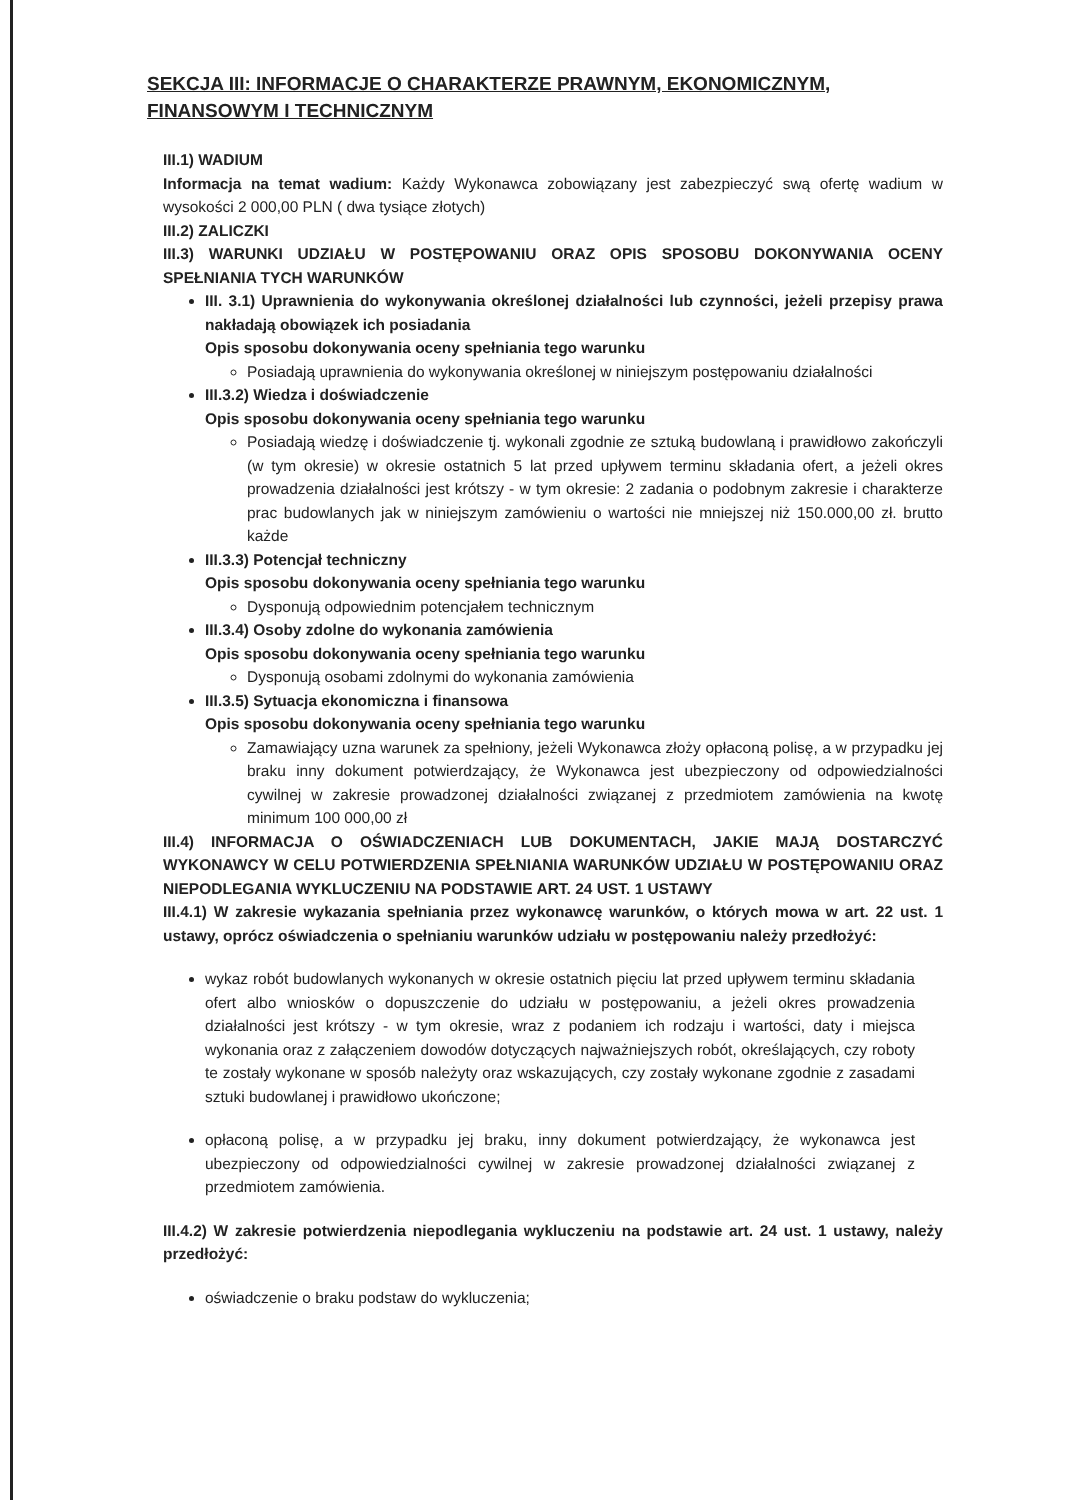SEKCJA III: INFORMACJE O CHARAKTERZE PRAWNYM, EKONOMICZNYM, FINANSOWYM I TECHNICZNYM
III.1) WADIUM
Informacja na temat wadium: Każdy Wykonawca zobowiązany jest zabezpieczyć swą ofertę wadium w wysokości 2 000,00 PLN ( dwa tysiące złotych)
III.2) ZALICZKI
III.3) WARUNKI UDZIAŁU W POSTĘPOWANIU ORAZ OPIS SPOSOBU DOKONYWANIA OCENY SPEŁNIANIA TYCH WARUNKÓW
III. 3.1) Uprawnienia do wykonywania określonej działalności lub czynności, jeżeli przepisy prawa nakładają obowiązek ich posiadania
Opis sposobu dokonywania oceny spełniania tego warunku
Posiadają uprawnienia do wykonywania określonej w niniejszym postępowaniu działalności
III.3.2) Wiedza i doświadczenie
Opis sposobu dokonywania oceny spełniania tego warunku
Posiadają wiedzę i doświadczenie tj. wykonali zgodnie ze sztuką budowlaną i prawidłowo zakończyli (w tym okresie) w okresie ostatnich 5 lat przed upływem terminu składania ofert, a jeżeli okres prowadzenia działalności jest krótszy - w tym okresie: 2 zadania o podobnym zakresie i charakterze prac budowlanych jak w niniejszym zamówieniu o wartości nie mniejszej niż 150.000,00 zł. brutto każde
III.3.3) Potencjał techniczny
Opis sposobu dokonywania oceny spełniania tego warunku
Dysponują odpowiednim potencjałem technicznym
III.3.4) Osoby zdolne do wykonania zamówienia
Opis sposobu dokonywania oceny spełniania tego warunku
Dysponują osobami zdolnymi do wykonania zamówienia
III.3.5) Sytuacja ekonomiczna i finansowa
Opis sposobu dokonywania oceny spełniania tego warunku
Zamawiający uzna warunek za spełniony, jeżeli Wykonawca złoży opłaconą polisę, a w przypadku jej braku inny dokument potwierdzający, że Wykonawca jest ubezpieczony od odpowiedzialności cywilnej w zakresie prowadzonej działalności związanej z przedmiotem zamówienia na kwotę minimum 100 000,00 zł
III.4) INFORMACJA O OŚWIADCZENIACH LUB DOKUMENTACH, JAKIE MAJĄ DOSTARCZYĆ WYKONAWCY W CELU POTWIERDZENIA SPEŁNIANIA WARUNKÓW UDZIAŁU W POSTĘPOWANIU ORAZ NIEPODLEGANIA WYKLUCZENIU NA PODSTAWIE ART. 24 UST. 1 USTAWY
III.4.1) W zakresie wykazania spełniania przez wykonawcę warunków, o których mowa w art. 22 ust. 1 ustawy, oprócz oświadczenia o spełnianiu warunków udziału w postępowaniu należy przedłożyć:
wykaz robót budowlanych wykonanych w okresie ostatnich pięciu lat przed upływem terminu składania ofert albo wniosków o dopuszczenie do udziału w postępowaniu, a jeżeli okres prowadzenia działalności jest krótszy - w tym okresie, wraz z podaniem ich rodzaju i wartości, daty i miejsca wykonania oraz z załączeniem dowodów dotyczących najważniejszych robót, określających, czy roboty te zostały wykonane w sposób należyty oraz wskazujących, czy zostały wykonane zgodnie z zasadami sztuki budowlanej i prawidłowo ukończone;
opłaconą polisę, a w przypadku jej braku, inny dokument potwierdzający, że wykonawca jest ubezpieczony od odpowiedzialności cywilnej w zakresie prowadzonej działalności związanej z przedmiotem zamówienia.
III.4.2) W zakresie potwierdzenia niepodlegania wykluczeniu na podstawie art. 24 ust. 1 ustawy, należy przedłożyć:
oświadczenie o braku podstaw do wykluczenia;